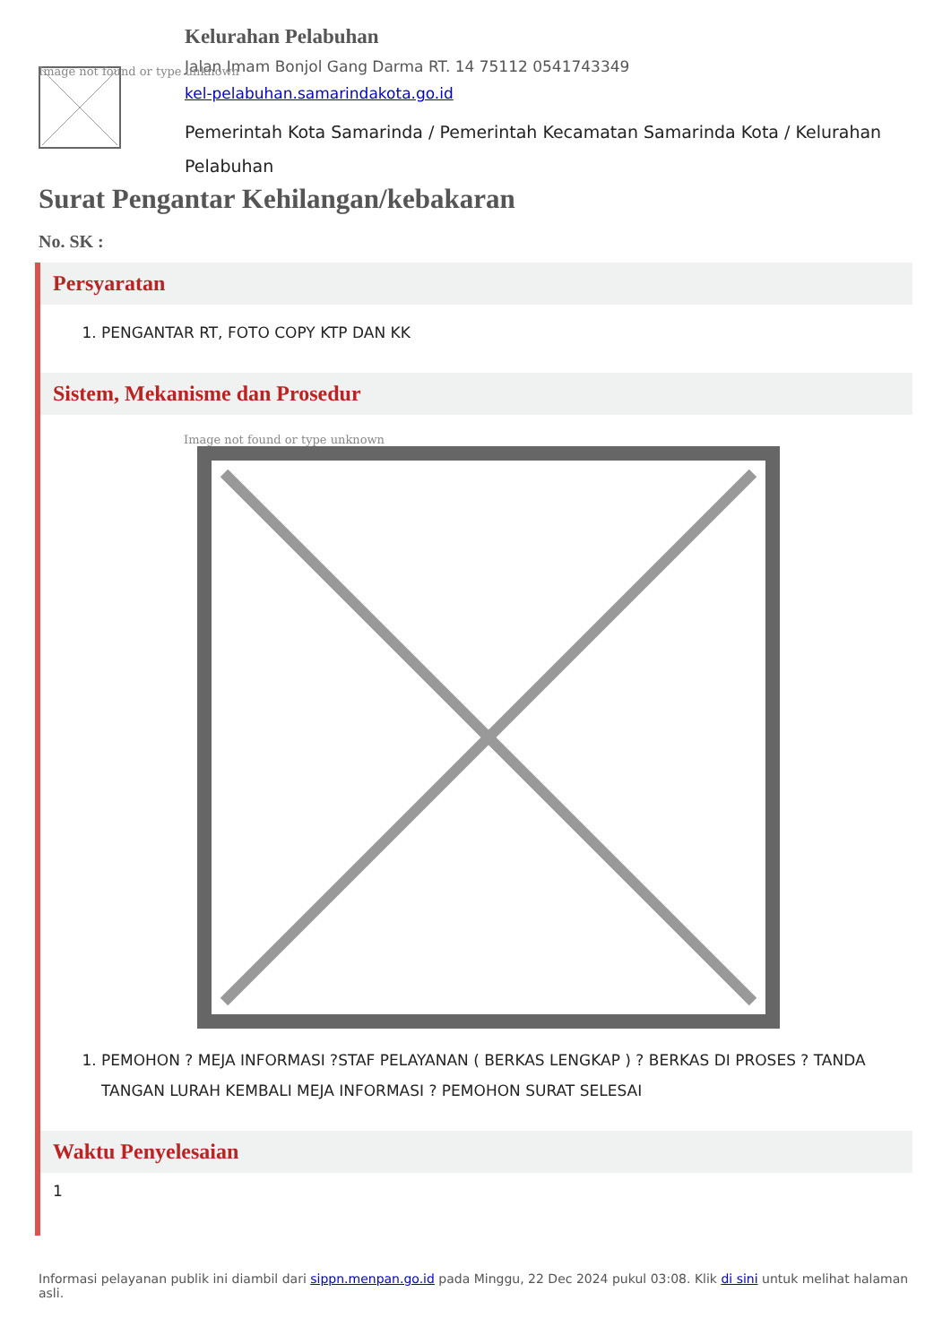Image not found or type unknown
Kelurahan Pelabuhan
Jalan Imam Bonjol Gang Darma RT. 14 75112 0541743349
kel-pelabuhan.samarindakota.go.id
Pemerintah Kota Samarinda / Pemerintah Kecamatan Samarinda Kota / Kelurahan Pelabuhan
Surat Pengantar Kehilangan/kebakaran
No. SK :
Persyaratan
1. PENGANTAR RT, FOTO COPY KTP DAN KK
Sistem, Mekanisme dan Prosedur
Image not found or type unknown
1. PEMOHON ? MEJA INFORMASI ?STAF PELAYANAN ( BERKAS LENGKAP ) ? BERKAS DI PROSES ? TANDA TANGAN LURAH KEMBALI MEJA INFORMASI ? PEMOHON SURAT SELESAI
Waktu Penyelesaian
1
Informasi pelayanan publik ini diambil dari sippn.menpan.go.id pada Minggu, 22 Dec 2024 pukul 03:08. Klik di sini untuk melihat halaman asli.